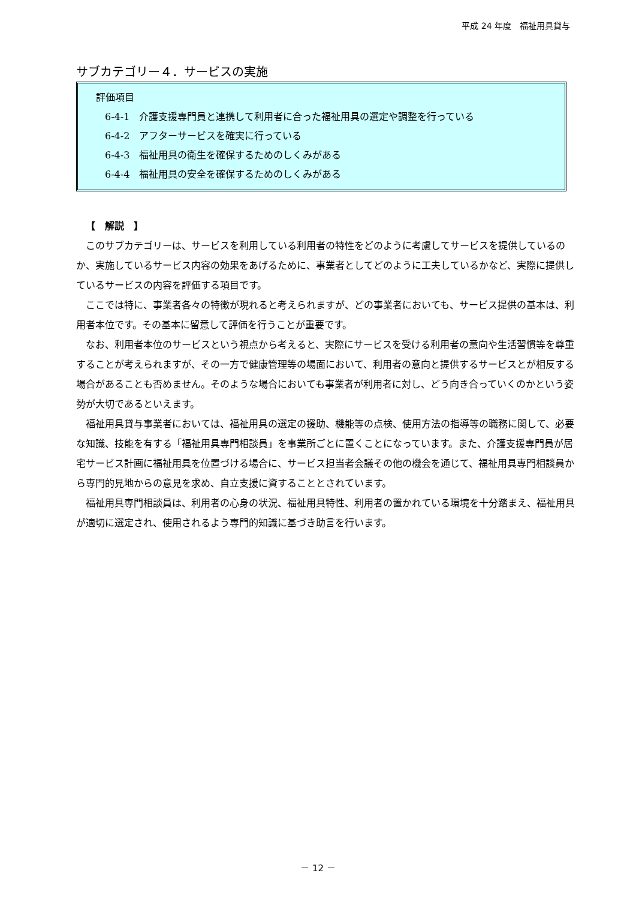平成 24 年度　福祉用具貸与
サブカテゴリー４．サービスの実施
評価項目
6-4-1　介護支援専門員と連携して利用者に合った福祉用具の選定や調整を行っている
6-4-2　アフターサービスを確実に行っている
6-4-3　福祉用具の衛生を確保するためのしくみがある
6-4-4　福祉用具の安全を確保するためのしくみがある
【　解説　】
このサブカテゴリーは、サービスを利用している利用者の特性をどのように考慮してサービスを提供しているのか、実施しているサービス内容の効果をあげるために、事業者としてどのように工夫しているかなど、実際に提供しているサービスの内容を評価する項目です。
ここでは特に、事業者各々の特徴が現れると考えられますが、どの事業者においても、サービス提供の基本は、利用者本位です。その基本に留意して評価を行うことが重要です。
なお、利用者本位のサービスという視点から考えると、実際にサービスを受ける利用者の意向や生活習慣等を尊重することが考えられますが、その一方で健康管理等の場面において、利用者の意向と提供するサービスとが相反する場合があることも否めません。そのような場合においても事業者が利用者に対し、どう向き合っていくのかという姿勢が大切であるといえます。
福祉用具貸与事業者においては、福祉用具の選定の援助、機能等の点検、使用方法の指導等の職務に関して、必要な知識、技能を有する「福祉用具専門相談員」を事業所ごとに置くことになっています。また、介護支援専門員が居宅サービス計画に福祉用具を位置づける場合に、サービス担当者会議その他の機会を通じて、福祉用具専門相談員から専門的見地からの意見を求め、自立支援に資することとされています。
福祉用具専門相談員は、利用者の心身の状況、福祉用具特性、利用者の置かれている環境を十分踏まえ、福祉用具が適切に選定され、使用されるよう専門的知識に基づき助言を行います。
－ 12 －